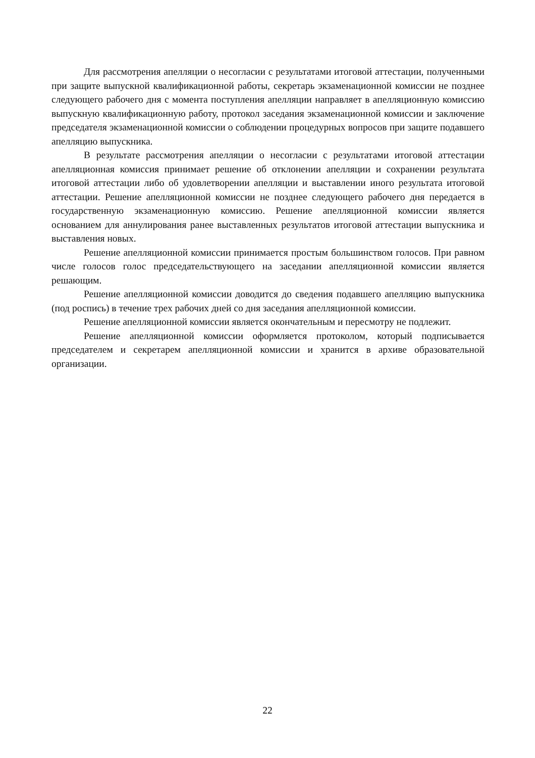Для рассмотрения апелляции о несогласии с результатами итоговой аттестации, полученными при защите выпускной квалификационной работы, секретарь экзаменационной комиссии не позднее следующего рабочего дня с момента поступления апелляции направляет в апелляционную комиссию выпускную квалификационную работу, протокол заседания экзаменационной комиссии и заключение председателя экзаменационной комиссии о соблюдении процедурных вопросов при защите подавшего апелляцию выпускника.
В результате рассмотрения апелляции о несогласии с результатами итоговой аттестации апелляционная комиссия принимает решение об отклонении апелляции и сохранении результата итоговой аттестации либо об удовлетворении апелляции и выставлении иного результата итоговой аттестации. Решение апелляционной комиссии не позднее следующего рабочего дня передается в государственную экзаменационную комиссию. Решение апелляционной комиссии является основанием для аннулирования ранее выставленных результатов итоговой аттестации выпускника и выставления новых.
Решение апелляционной комиссии принимается простым большинством голосов. При равном числе голосов голос председательствующего на заседании апелляционной комиссии является решающим.
Решение апелляционной комиссии доводится до сведения подавшего апелляцию выпускника (под роспись) в течение трех рабочих дней со дня заседания апелляционной комиссии.
Решение апелляционной комиссии является окончательным и пересмотру не подлежит.
Решение апелляционной комиссии оформляется протоколом, который подписывается председателем и секретарем апелляционной комиссии и хранится в архиве образовательной организации.
22